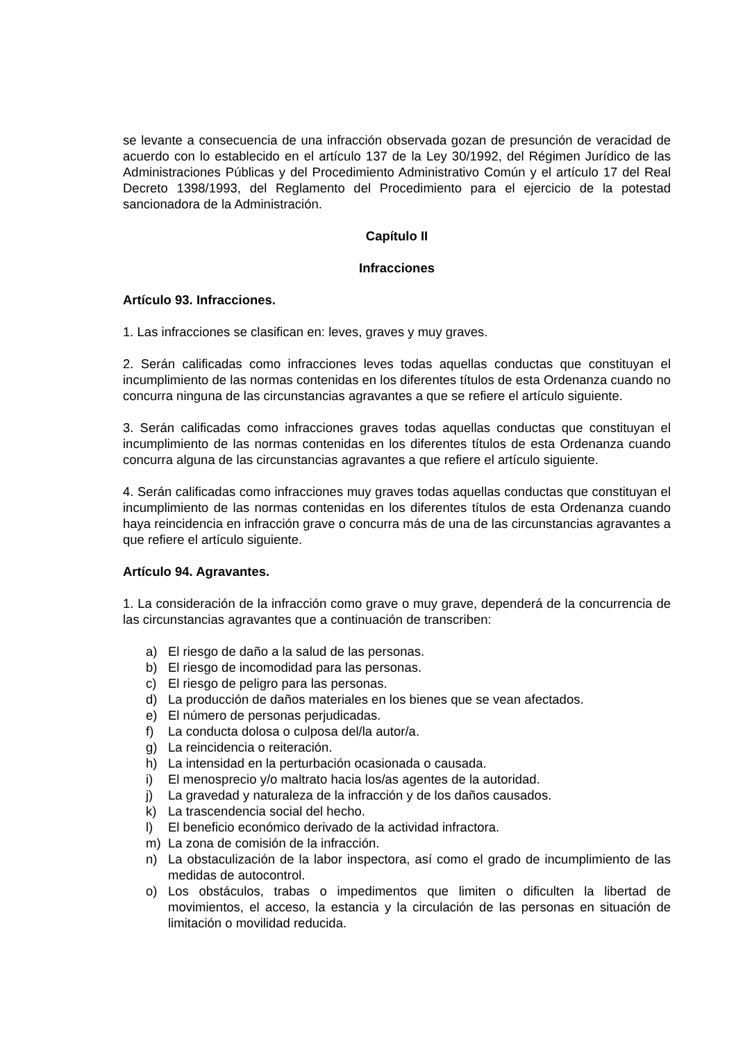se levante a consecuencia de una infracción observada gozan de presunción de veracidad de acuerdo con lo establecido en el artículo 137 de la Ley 30/1992, del Régimen Jurídico de las Administraciones Públicas y del Procedimiento Administrativo Común y el artículo 17 del Real Decreto 1398/1993, del Reglamento del Procedimiento para el ejercicio de la potestad sancionadora de la Administración.
Capítulo II
Infracciones
Artículo 93. Infracciones.
1. Las infracciones se clasifican en: leves, graves y muy graves.
2. Serán calificadas como infracciones leves todas aquellas conductas que constituyan el incumplimiento de las normas contenidas en los diferentes títulos de esta Ordenanza cuando no concurra ninguna de las circunstancias agravantes a que se refiere el artículo siguiente.
3. Serán calificadas como infracciones graves todas aquellas conductas que constituyan el incumplimiento de las normas contenidas en los diferentes títulos de esta Ordenanza cuando concurra alguna de las circunstancias agravantes a que refiere el artículo siguiente.
4. Serán calificadas como infracciones muy graves todas aquellas conductas que constituyan el incumplimiento de las normas contenidas en los diferentes títulos de esta Ordenanza cuando haya reincidencia en infracción grave o concurra más de una de las circunstancias agravantes a que refiere el artículo siguiente.
Artículo 94. Agravantes.
1. La consideración de la infracción como grave o muy grave, dependerá de la concurrencia de las circunstancias agravantes que a continuación de transcriben:
a) El riesgo de daño a la salud de las personas.
b) El riesgo de incomodidad para las personas.
c) El riesgo de peligro para las personas.
d) La producción de daños materiales en los bienes que se vean afectados.
e) El número de personas perjudicadas.
f) La conducta dolosa o culposa del/la autor/a.
g) La reincidencia o reiteración.
h) La intensidad en la perturbación ocasionada o causada.
i) El menosprecio y/o maltrato hacia los/as agentes de la autoridad.
j) La gravedad y naturaleza de la infracción y de los daños causados.
k) La trascendencia social del hecho.
l) El beneficio económico derivado de la actividad infractora.
m) La zona de comisión de la infracción.
n) La obstaculización de la labor inspectora, así como el grado de incumplimiento de las medidas de autocontrol.
o) Los obstáculos, trabas o impedimentos que limiten o dificulten la libertad de movimientos, el acceso, la estancia y la circulación de las personas en situación de limitación o movilidad reducida.